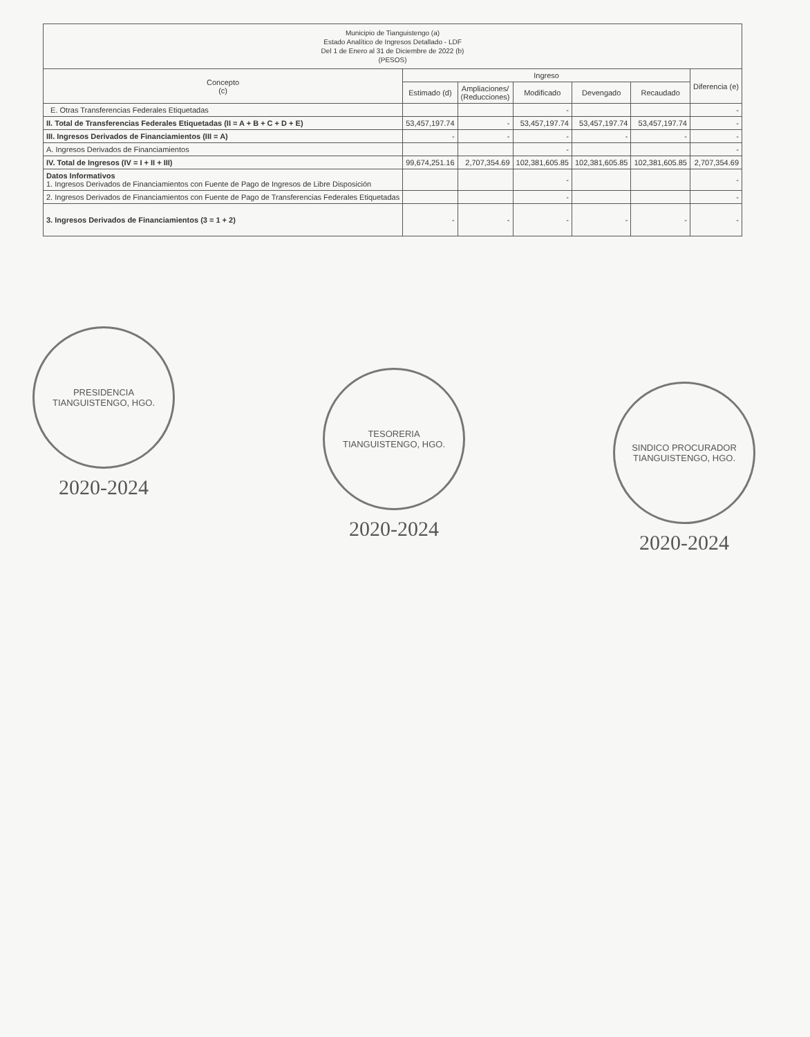| Municipio de Tianguistengo (a) Estado Analítico de Ingresos Detallado - LDF Del 1 de Enero al 31 de Diciembre de 2022 (b) (PESOS) | | | | | | |
| Concepto (c) | Ingreso | | | | | Diferencia (e) |
| | Estimado (d) | Ampliaciones/ (Reducciones) | Modificado | Devengado | Recaudado | |
| E. Otras Transferencias Federales Etiquetadas | | | - | | | - |
| II. Total de Transferencias Federales Etiquetadas (II = A + B + C + D + E) | 53,457,197.74 | - | 53,457,197.74 | 53,457,197.74 | 53,457,197.74 | - |
| III. Ingresos Derivados de Financiamientos (III = A) | - | - | - | - | - | - |
| A. Ingresos Derivados de Financiamientos | | | - | | | - |
| IV. Total de Ingresos (IV = I + II + III) | 99,674,251.16 | 2,707,354.69 | 102,381,605.85 | 102,381,605.85 | 102,381,605.85 | 2,707,354.69 |
| Datos Informativos 1. Ingresos Derivados de Financiamientos con Fuente de Pago de Ingresos de Libre Disposición | | | - | | | - |
| 2. Ingresos Derivados de Financiamientos con Fuente de Pago de Transferencias Federales Etiquetadas | | | - | | | - |
| 3. Ingresos Derivados de Financiamientos (3 = 1 + 2) | - | - | - | - | - | - |
PRESIDENCIA
TIANGUISTENGO, HGO.
2020-2024
TESORERIA
TIANGUISTENGO, HGO.
2020-2024
SINDICO PROCURADOR
TIANGUISTENGO, HGO.
2020-2024